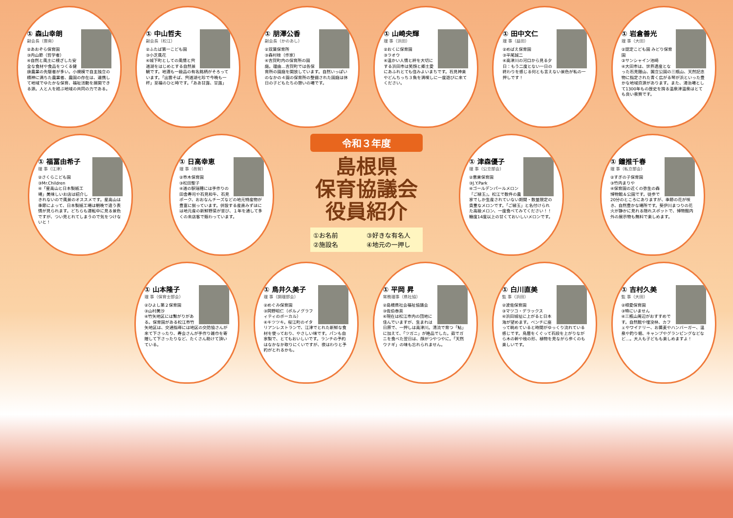① 森山幸朗
副会長（雲南）
②あおぞら保育園
③内山節（哲学者）
④自然と風土に根ざした安全な食材や食品をつくる健康農業の先駆者が多い。小規模で自主独立の精神に満ちた農業者、農園の存在は、連携して地域でゆたかな保育、福祉活動を展開できる源。人と人を結ぶ地域の共同の力である。
① 中山哲夫
副会長（松江）
②ふたば第一こども園
③小芝風花
④城下町としての風情と宍道湖をはじめとする自然景観です。地酒も一級品の有名銘柄がそろっています。「出雲そば、宍道湖七珍で今晩も一杯」至福のひと時です。「ああ甘露、甘露」
① 朋澤公香
副会長（かのあし）
②双葉保育所
③森村桂（作家）
④吉賀町内の保育所の園庭。理由…吉賀町では各保育所の園庭を開放しています。自然いっぱいのなかの４園の保育所の整備された園庭は休日の子どもたちの憩いの場です。
① 山崎央輝
理 事（浜田）
②おくに保育園
③ラオウ
④温かい人情と絆を大切にする浜田市は笑顔と郷土愛にあふれとても住みよいまちです。石見神楽やどんちっち３魚を満喫しに一度遊びに来てください。
① 田中文仁
理 事（益田）
②めばえ保育園
③平尾誠二
④高津川の河口から見る夕日：もう二度とない一日の終わりを感じる何とも言えない景色が私の一押しです！
① 岩倉善光
理 事（大田）
②認定こども園 みどり保育園
③サンシャイン池崎
④大田市は、世界遺産となった石見銀山、国立公園の三瓶山、天然記念物に指定された青く広がる琴が浜といった豊かな地域資源があります。また、湯治場として1300年もの歴史を誇る温泉津温泉はとても良い泉質です。
① 福冨由希子
理 事（江津）
②さくらこども園
③Mr.Children
④「星高山と日本製紙工場」美味しいお店は紹介しきれないので風景のオススメです。星高山は季節によって、日本製紙工場は朝晩で違う表情が見られます。どちらも運転中に見る景色ですが、つい見とれてしまうので気をつけないと！
① 日高幸恵
理 事（邑智）
②市木保育園
③松田聖子
④道の駅瑞穂には手作りの田舎寿司や石見和牛、石見ポーク、おおなんチーズなどの地元特産物が豊富に揃っています。併設する産直みずほには地元産の新鮮野菜が並び、１年を通して多くの来店客で賑わっています。
令和３年度
島根県
保育協議会
役員紹介
①お名前 ③好きな有名人 ②施設名 ④地元の一押し
① 津森優子
理 事（公立部会）
②意東保育園
③J.Y.Park
④ゴールデンパールメロン『ご縁玉』。松江で数件の農家でしか生産されていない期間・数量限定の貴重なメロンです。「ご縁玉」と名付けられた高級メロン、一度食べてみてください！！糖度14度以上の甘くておいしいメロンです。
① 鐘推千春
理 事（私立部会）
②すぎの子保育園
③竹内まりや
④保育園の近くの弥生の森博物館＆公園です。徒歩で20分のところにありますが、季節の花が咲き、自然豊かな場所です。斐伊川まつりの花火が静かに見れる隠れスポットで、博物館内外の展示物も無料で楽しめます。
① 山本隆子
理 事（保育士部会）
②ひよし第２保育園
③山村美沙
④竹矢地区には繋がりがある。保育園がある松江市竹矢地区は、交通指導には地区の交防協さんが来て下さったり、寿会さんが手作り雑巾を寄贈して下さったりなど、たくさん助けて頂いている。
① 鳥井久美子
理 事（調理部会）
②めぐみ保育園
③岡野昭仁（ポルノグラフィティのボーカル）
④キツツキ。桜江町のイタリアンレストランで、江津でとれた新鮮な食材を使っており、やさしい味です。パンも自家製で、とてもおいしいです。ランチの予約はなかなか取りにくいですが、夜はわりと予約がとれるかも。
① 平岡 昇
常務理事（県社協）
②島根県社会福祉協議会
③佐伯泰英
④現在は松江市内の団地に住んでいますが、生まれは日原で、一押しは高津川。清流で育つ「鮎」に加えて、「ツガニ」が絶品でした。茹でガニを食べた翌日は、顔がつやつやに。「天然ウナギ」の味も忘れられません。
① 白川直美
監 事（浜田）
②波佐保育園
③マツコ・デラックス
④浜田城址に上がると日本海が望めます。ベンチに座って眺めていると時間がゆっくり流れている感じです。鳥居をくぐって石段を上がりながら木の幹や枝の形、植物を見ながら歩くのも楽しいです。
① 吉村久美
監 事（大田）
②相愛保育園
③特にいません
④三瓶山周辺がおすすめです。自然館や埋没林、カフェやワイナリー、お蕎麦やハンバーガー、温泉や釣り堀、キャンプやグランピングなどなど…。大人も子どもも楽しめますよ！